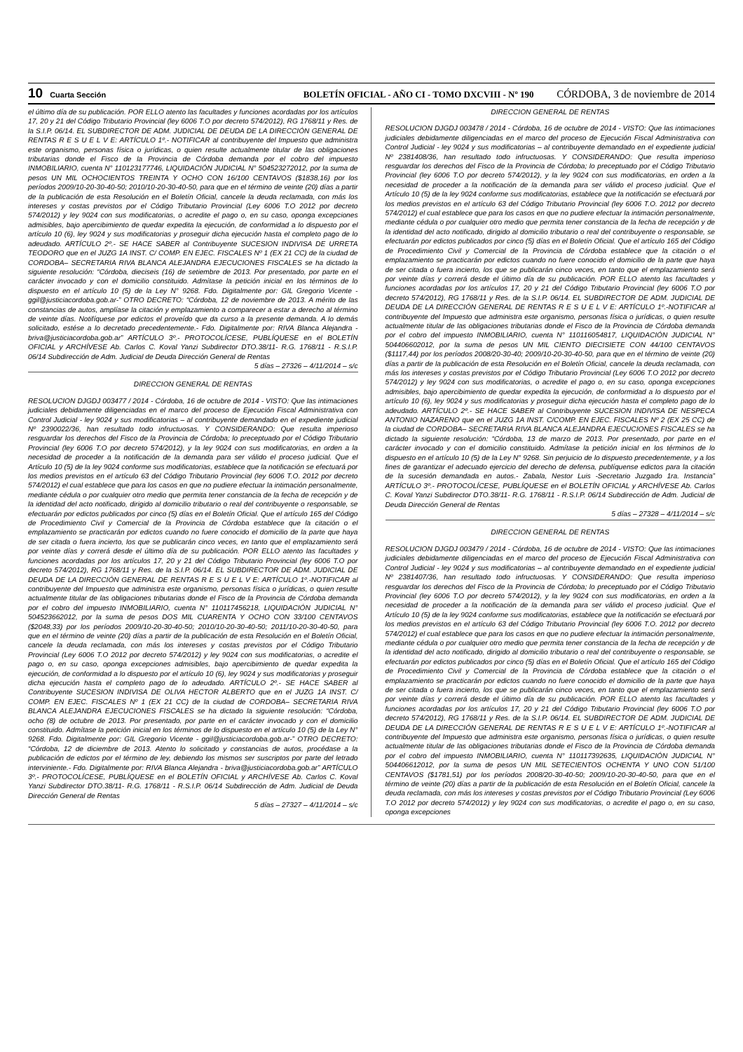10 Cuarta Sección BOLETÍN OFICIAL - AÑO CI - TOMO DXCVIII - Nº 190 CÓRDOBA, 3 de noviembre de 2014
el último día de su publicación. POR ELLO atento las facultades y funciones acordadas por los artículos 17, 20 y 21 del Código Tributario Provincial (ley 6006 T.O por decreto 574/2012), RG 1768/11 y Res. de la S.I.P. 06/14. EL SUBDIRECTOR DE ADM. JUDICIAL DE DEUDA DE LA DIRECCIÓN GENERAL DE RENTAS R E S U E L V E: ARTÍCULO 1º.- NOTIFICAR al contribuyente del Impuesto que administra este organismo, personas física o jurídicas, o quien resulte actualmente titular de las obligaciones tributarias donde el Fisco de la Provincia de Córdoba demanda por el cobro del impuesto INMOBILIARIO, cuenta N° 110123177746, LIQUIDACIÓN JUDICIAL N° 504523272012, por la suma de pesos UN MIL OCHOCIENTOS TREINTA Y OCHO CON 16/100 CENTAVOS ($1838,16) por los períodos 2009/10-20-30-40-50; 2010/10-20-30-40-50, para que en el término de veinte (20) días a partir de la publicación de esta Resolución en el Boletín Oficial, cancele la deuda reclamada, con más los intereses y costas previstos por el Código Tributario Provincial (Ley 6006 T.O 2012 por decreto 574/2012) y ley 9024 con sus modificatorias, o acredite el pago o, en su caso, oponga excepciones admisibles, bajo apercibimiento de quedar expedita la ejecución, de conformidad a lo dispuesto por el artículo 10 (6), ley 9024 y sus modificatorias y proseguir dicha ejecución hasta el completo pago de lo adeudado. ARTÍCULO 2º.- SE HACE SABER al Contribuyente SUCESION INDIVISA DE URRETA TEODORO que en el JUZG 1A INST. C/ COMP. EN EJEC. FISCALES Nº 1 (EX 21 CC) de la ciudad de CORDOBA– SECRETARIA RIVA BLANCA ALEJANDRA EJECUCIONES FISCALES se ha dictado la siguiente resolución: “Córdoba, dieciseis (16) de setiembre de 2013. Por presentado, por parte en el carácter invocado y con el domicilio constituido. Admítase la petición inicial en los términos de lo dispuesto en el artículo 10 (5) de la Ley N° 9268. Fdo. Digitalmente por: GIL Gregorio Vicente - ggil@justiciacordoba.gob.ar-” OTRO DECRETO: “Córdoba, 12 de noviembre de 2013. A mérito de las constancias de autos, amplíase la citación y emplazamiento a comparecer a estar a derecho al término de veinte días. Notifíquese por edictos el proveído que da curso a la presente demanda. A lo demás solicitado, estése a lo decretado precedentemente.- Fdo. Digitalmente por: RIVA Blanca Alejandra - briva@justiciacordoba.gob.ar” ARTÍCULO 3º.- PROTOCOLÍCESE, PUBLÍQUESE en el BOLETÍN OFICIAL y ARCHÍVESE Ab. Carlos C. Koval Yanzi Subdirector DTO.38/11- R.G. 1768/11 - R.S.I.P. 06/14 Subdirección de Adm. Judicial de Deuda Dirección General de Rentas
5 días – 27326 – 4/11/2014 – s/c
DIRECCION GENERAL DE RENTAS
RESOLUCION DJGDJ 003477 / 2014 - Córdoba, 16 de octubre de 2014 - VISTO: Que las intimaciones judiciales debidamente diligenciadas en el marco del proceso de Ejecución Fiscal Administrativa con Control Judicial - ley 9024 y sus modificatorias – al contribuyente demandado en el expediente judicial Nº 2390022/36, han resultado todo infructuosas. Y CONSIDERANDO: Que resulta imperioso resguardar los derechos del Fisco de la Provincia de Córdoba; lo preceptuado por el Código Tributario Provincial (ley 6006 T.O por decreto 574/2012), y la ley 9024 con sus modificatorias, en orden a la necesidad de proceder a la notificación de la demanda para ser válido el proceso judicial. Que el Artículo 10 (5) de la ley 9024 conforme sus modificatorias, establece que la notificación se efectuará por los medios previstos en el artículo 63 del Código Tributario Provincial (ley 6006 T.O. 2012 por decreto 574/2012) el cual establece que para los casos en que no pudiere efectuar la intimación personalmente, mediante cédula o por cualquier otro medio que permita tener constancia de la fecha de recepción y de la identidad del acto notificado, dirigido al domicilio tributario o real del contribuyente o responsable, se efectuarán por edictos publicados por cinco (5) días en el Boletín Oficial. Que el artículo 165 del Código de Procedimiento Civil y Comercial de la Provincia de Córdoba establece que la citación o el emplazamiento se practicarán por edictos cuando no fuere conocido el domicilio de la parte que haya de ser citada o fuera incierto, los que se publicarán cinco veces, en tanto que el emplazamiento será por veinte días y correrá desde el último día de su publicación. POR ELLO atento las facultades y funciones acordadas por los artículos 17, 20 y 21 del Código Tributario Provincial (ley 6006 T.O por decreto 574/2012), RG 1768/11 y Res. de la S.I.P. 06/14. EL SUBDIRECTOR DE ADM. JUDICIAL DE DEUDA DE LA DIRECCIÓN GENERAL DE RENTAS R E S U E L V E: ARTÍCULO 1º.-NOTIFICAR al contribuyente del Impuesto que administra este organismo, personas física o jurídicas, o quien resulte actualmente titular de las obligaciones tributarias donde el Fisco de la Provincia de Córdoba demanda por el cobro del impuesto INMOBILIARIO, cuenta N° 110117456218, LIQUIDACIÓN JUDICIAL N° 504523662012, por la suma de pesos DOS MIL CUARENTA Y OCHO CON 33/100 CENTAVOS ($2048,33) por los períodos 2009/10-20-30-40-50; 2010/10-20-30-40-50; 2011/10-20-30-40-50, para que en el término de veinte (20) días a partir de la publicación de esta Resolución en el Boletín Oficial, cancele la deuda reclamada, con más los intereses y costas previstos por el Código Tributario Provincial (Ley 6006 T.O 2012 por decreto 574/2012) y ley 9024 con sus modificatorias, o acredite el pago o, en su caso, oponga excepciones admisibles, bajo apercibimiento de quedar expedita la ejecución, de conformidad a lo dispuesto por el artículo 10 (6), ley 9024 y sus modificatorias y proseguir dicha ejecución hasta el completo pago de lo adeudado. ARTÍCULO 2º.- SE HACE SABER al Contribuyente SUCESION INDIVISA DE OLIVA HECTOR ALBERTO que en el JUZG 1A INST. C/ COMP. EN EJEC. FISCALES Nº 1 (EX 21 CC) de la ciudad de CORDOBA– SECRETARIA RIVA BLANCA ALEJANDRA EJECUCIONES FISCALES se ha dictado la siguiente resolución: “Córdoba, ocho (8) de octubre de 2013. Por presentado, por parte en el carácter invocado y con el domicilio constituido. Admítase la petición inicial en los términos de lo dispuesto en el artículo 10 (5) de la Ley N° 9268. Fdo. Digitalmente por: GIL Gregorio Vicente - ggil@justiciacordoba.gob.ar-” OTRO DECRETO: “Córdoba, 12 de diciembre de 2013. Atento lo solicitado y constancias de autos, procédase a la publicación de edictos por el término de ley, debiendo los mismos ser suscriptos por parte del letrado interviniente.- Fdo. Digitalmente por: RIVA Blanca Alejandra - briva@justiciacordoba.gob.ar” ARTÍCULO 3º.- PROTOCOLÍCESE, PUBLÍQUESE en el BOLETÍN OFICIAL y ARCHÍVESE Ab. Carlos C. Koval Yanzi Subdirector DTO.38/11- R.G. 1768/11 - R.S.I.P. 06/14 Subdirección de Adm. Judicial de Deuda Dirección General de Rentas
5 días – 27327 – 4/11/2014 – s/c
DIRECCION GENERAL DE RENTAS
RESOLUCION DJGDJ 003478 / 2014 - Córdoba, 16 de octubre de 2014 - VISTO: Que las intimaciones judiciales debidamente diligenciadas en el marco del proceso de Ejecución Fiscal Administrativa con Control Judicial - ley 9024 y sus modificatorias – al contribuyente demandado en el expediente judicial Nº 2381408/36, han resultado todo infructuosas. Y CONSIDERANDO: Que resulta imperioso resguardar los derechos del Fisco de la Provincia de Córdoba; lo preceptuado por el Código Tributario Provincial (ley 6006 T.O por decreto 574/2012), y la ley 9024 con sus modificatorias, en orden a la necesidad de proceder a la notificación de la demanda para ser válido el proceso judicial. Que el Artículo 10 (5) de la ley 9024 conforme sus modificatorias, establece que la notificación se efectuará por los medios previstos en el artículo 63 del Código Tributario Provincial (ley 6006 T.O. 2012 por decreto 574/2012) el cual establece que para los casos en que no pudiere efectuar la intimación personalmente, mediante cédula o por cualquier otro medio que permita tener constancia de la fecha de recepción y de la identidad del acto notificado, dirigido al domicilio tributario o real del contribuyente o responsable, se efectuarán por edictos publicados por cinco (5) días en el Boletín Oficial. Que el artículo 165 del Código de Procedimiento Civil y Comercial de la Provincia de Córdoba establece que la citación o el emplazamiento se practicarán por edictos cuando no fuere conocido el domicilio de la parte que haya de ser citada o fuera incierto, los que se publicarán cinco veces, en tanto que el emplazamiento será por veinte días y correrá desde el último día de su publicación. POR ELLO atento las facultades y funciones acordadas por los artículos 17, 20 y 21 del Código Tributario Provincial (ley 6006 T.O por decreto 574/2012), RG 1768/11 y Res. de la S.I.P. 06/14. EL SUBDIRECTOR DE ADM. JUDICIAL DE DEUDA DE LA DIRECCIÓN GENERAL DE RENTAS R E S U E L V E: ARTÍCULO 1º.-NOTIFICAR al contribuyente del Impuesto que administra este organismo, personas física o jurídicas, o quien resulte actualmente titular de las obligaciones tributarias donde el Fisco de la Provincia de Córdoba demanda por el cobro del impuesto INMOBILIARIO, cuenta N° 110116054817, LIQUIDACIÓN JUDICIAL N° 504406602012, por la suma de pesos UN MIL CIENTO DIECISIETE CON 44/100 CENTAVOS ($1117,44) por los períodos 2008/20-30-40; 2009/10-20-30-40-50, para que en el término de veinte (20) días a partir de la publicación de esta Resolución en el Boletín Oficial, cancele la deuda reclamada, con más los intereses y costas previstos por el Código Tributario Provincial (Ley 6006 T.O 2012 por decreto 574/2012) y ley 9024 con sus modificatorias, o acredite el pago o, en su caso, oponga excepciones admisibles, bajo apercibimiento de quedar expedita la ejecución, de conformidad a lo dispuesto por el artículo 10 (6), ley 9024 y sus modificatorias y proseguir dicha ejecución hasta el completo pago de lo adeudado. ARTÍCULO 2º.- SE HACE SABER al Contribuyente SUCESION INDIVISA DE NESPECA ANTONIO NAZARENO que en el JUZG 1A INST. C/COMP. EN EJEC. FISCALES Nº 2 (EX 25 CC) de la ciudad de CORDOBA– SECRETARIA RIVA BLANCA ALEJANDRA EJECUCIONES FISCALES se ha dictado la siguiente resolución: “Córdoba, 13 de marzo de 2013. Por presentado, por parte en el carácter invocado y con el domicilio constituido. Admítase la petición inicial en los términos de lo dispuesto en el artículo 10 (5) de la Ley N° 9268. Sin perjuicio de lo dispuesto precedentemente, y a los fines de garantizar el adecuado ejercicio del derecho de defensa, publíquense edictos para la citación de la sucesión demandada en autos.- Zabala, Nestor Luis -Secretario Juzgado 1ra. Instancia” ARTÍCULO 3º.- PROTOCOLÍCESE, PUBLÍQUESE en el BOLETÍN OFICIAL y ARCHÍVESE Ab. Carlos C. Koval Yanzi Subdirector DTO.38/11- R.G. 1768/11 - R.S.I.P. 06/14 Subdirección de Adm. Judicial de Deuda Dirección General de Rentas
5 días – 27328 – 4/11/2014 – s/c
DIRECCION GENERAL DE RENTAS
RESOLUCION DJGDJ 003479 / 2014 - Córdoba, 16 de octubre de 2014 - VISTO: Que las intimaciones judiciales debidamente diligenciadas en el marco del proceso de Ejecución Fiscal Administrativa con Control Judicial - ley 9024 y sus modificatorias – al contribuyente demandado en el expediente judicial Nº 2381407/36, han resultado todo infructuosas. Y CONSIDERANDO: Que resulta imperioso resguardar los derechos del Fisco de la Provincia de Córdoba; lo preceptuado por el Código Tributario Provincial (ley 6006 T.O por decreto 574/2012), y la ley 9024 con sus modificatorias, en orden a la necesidad de proceder a la notificación de la demanda para ser válido el proceso judicial. Que el Artículo 10 (5) de la ley 9024 conforme sus modificatorias, establece que la notificación se efectuará por los medios previstos en el artículo 63 del Código Tributario Provincial (ley 6006 T.O. 2012 por decreto 574/2012) el cual establece que para los casos en que no pudiere efectuar la intimación personalmente, mediante cédula o por cualquier otro medio que permita tener constancia de la fecha de recepción y de la identidad del acto notificado, dirigido al domicilio tributario o real del contribuyente o responsable, se efectuarán por edictos publicados por cinco (5) días en el Boletín Oficial. Que el artículo 165 del Código de Procedimiento Civil y Comercial de la Provincia de Córdoba establece que la citación o el emplazamiento se practicarán por edictos cuando no fuere conocido el domicilio de la parte que haya de ser citada o fuera incierto, los que se publicarán cinco veces, en tanto que el emplazamiento será por veinte días y correrá desde el último día de su publicación. POR ELLO atento las facultades y funciones acordadas por los artículos 17, 20 y 21 del Código Tributario Provincial (ley 6006 T.O por decreto 574/2012), RG 1768/11 y Res. de la S.I.P. 06/14. EL SUBDIRECTOR DE ADM. JUDICIAL DE DEUDA DE LA DIRECCIÓN GENERAL DE RENTAS R E S U E L V E: ARTÍCULO 1º.-NOTIFICAR al contribuyente del Impuesto que administra este organismo, personas física o jurídicas, o quien resulte actualmente titular de las obligaciones tributarias donde el Fisco de la Provincia de Córdoba demanda por el cobro del impuesto INMOBILIARIO, cuenta N° 110117392635, LIQUIDACIÓN JUDICIAL N° 504406612012, por la suma de pesos UN MIL SETECIENTOS OCHENTA Y UNO CON 51/100 CENTAVOS ($1781,51) por los períodos 2008/20-30-40-50; 2009/10-20-30-40-50, para que en el término de veinte (20) días a partir de la publicación de esta Resolución en el Boletín Oficial, cancele la deuda reclamada, con más los intereses y costas previstos por el Código Tributario Provincial (Ley 6006 T.O 2012 por decreto 574/2012) y ley 9024 con sus modificatorias, o acredite el pago o, en su caso, oponga excepciones